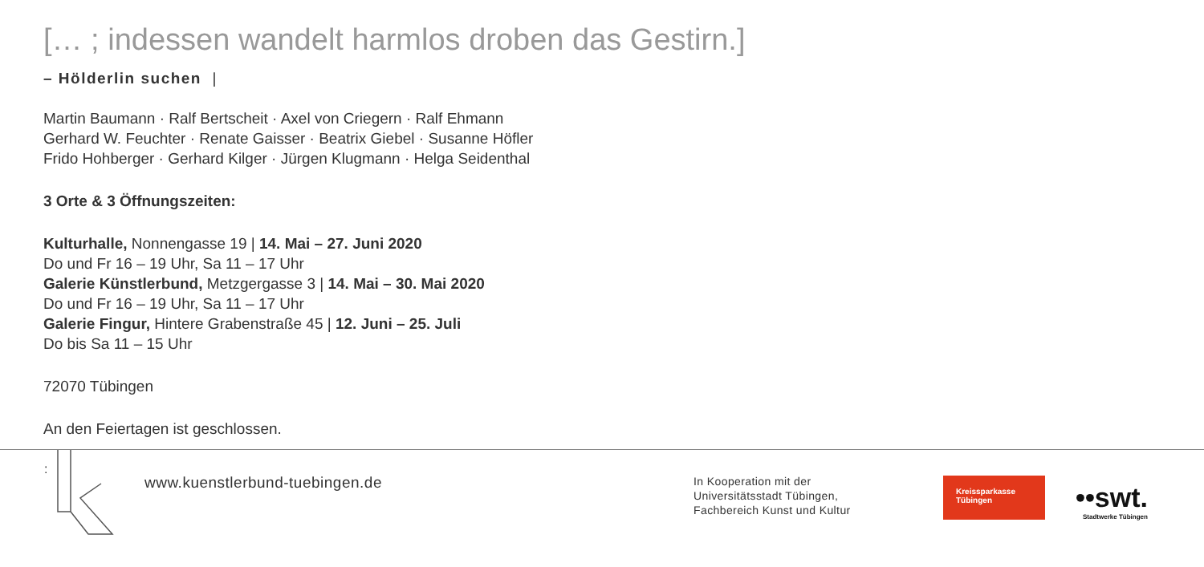[… ; indessen wandelt harmlos droben das Gestirn.]
– Hölderlin suchen |
Martin Baumann · Ralf Bertscheit · Axel von Criegern · Ralf Ehmann
Gerhard W. Feuchter · Renate Gaisser · Beatrix Giebel · Susanne Höfler
Frido Hohberger · Gerhard Kilger · Jürgen Klugmann · Helga Seidenthal
3 Orte & 3 Öffnungszeiten:
Kulturhalle, Nonnengasse 19 | 14. Mai – 27. Juni 2020
Do und Fr 16 – 19 Uhr, Sa 11 – 17 Uhr
Galerie Künstlerbund, Metzgergasse 3 | 14. Mai – 30. Mai 2020
Do und Fr 16 – 19 Uhr, Sa 11 – 17 Uhr
Galerie Fingur, Hintere Grabenstraße 45 | 12. Juni – 25. Juli
Do bis Sa 11 – 15 Uhr
72070 Tübingen
An den Feiertagen ist geschlossen.
:
www.kuenstlerbund-tuebingen.de
In Kooperation mit der
Universitätsstadt Tübingen,
Fachbereich Kunst und Kultur
Kreissparkasse
Tübingen
••swt.
Stadtwerke Tübingen